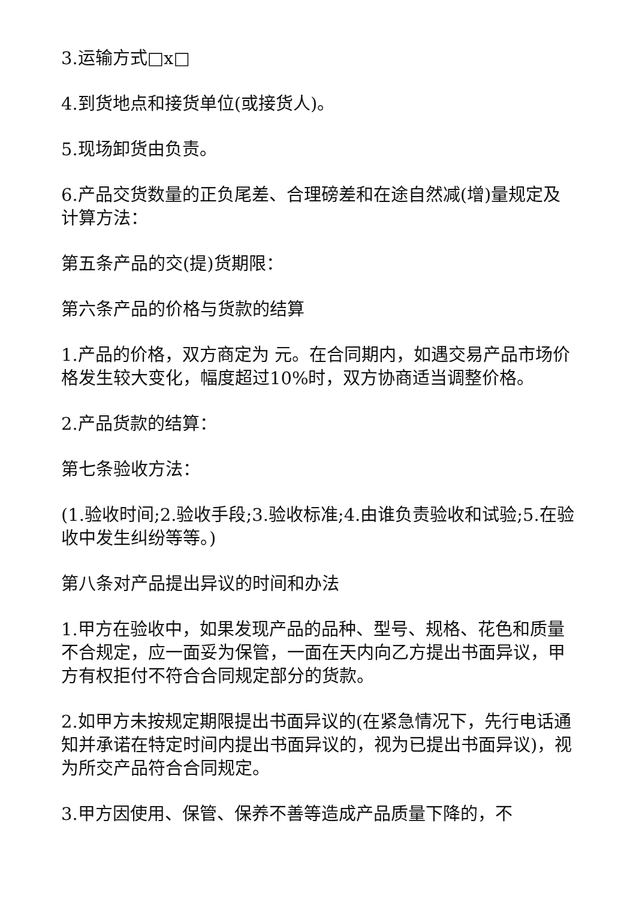3.运输方式□x□
4.到货地点和接货单位(或接货人)。
5.现场卸货由负责。
6.产品交货数量的正负尾差、合理磅差和在途自然减(增)量规定及计算方法：
第五条产品的交(提)货期限：
第六条产品的价格与货款的结算
1.产品的价格，双方商定为 元。在合同期内，如遇交易产品市场价格发生较大变化，幅度超过10%时，双方协商适当调整价格。
2.产品货款的结算：
第七条验收方法：
(1.验收时间;2.验收手段;3.验收标准;4.由谁负责验收和试验;5.在验收中发生纠纷等等。)
第八条对产品提出异议的时间和办法
1.甲方在验收中，如果发现产品的品种、型号、规格、花色和质量不合规定，应一面妥为保管，一面在天内向乙方提出书面异议，甲方有权拒付不符合合同规定部分的货款。
2.如甲方未按规定期限提出书面异议的(在紧急情况下，先行电话通知并承诺在特定时间内提出书面异议的，视为已提出书面异议)，视为所交产品符合合同规定。
3.甲方因使用、保管、保养不善等造成产品质量下降的，不